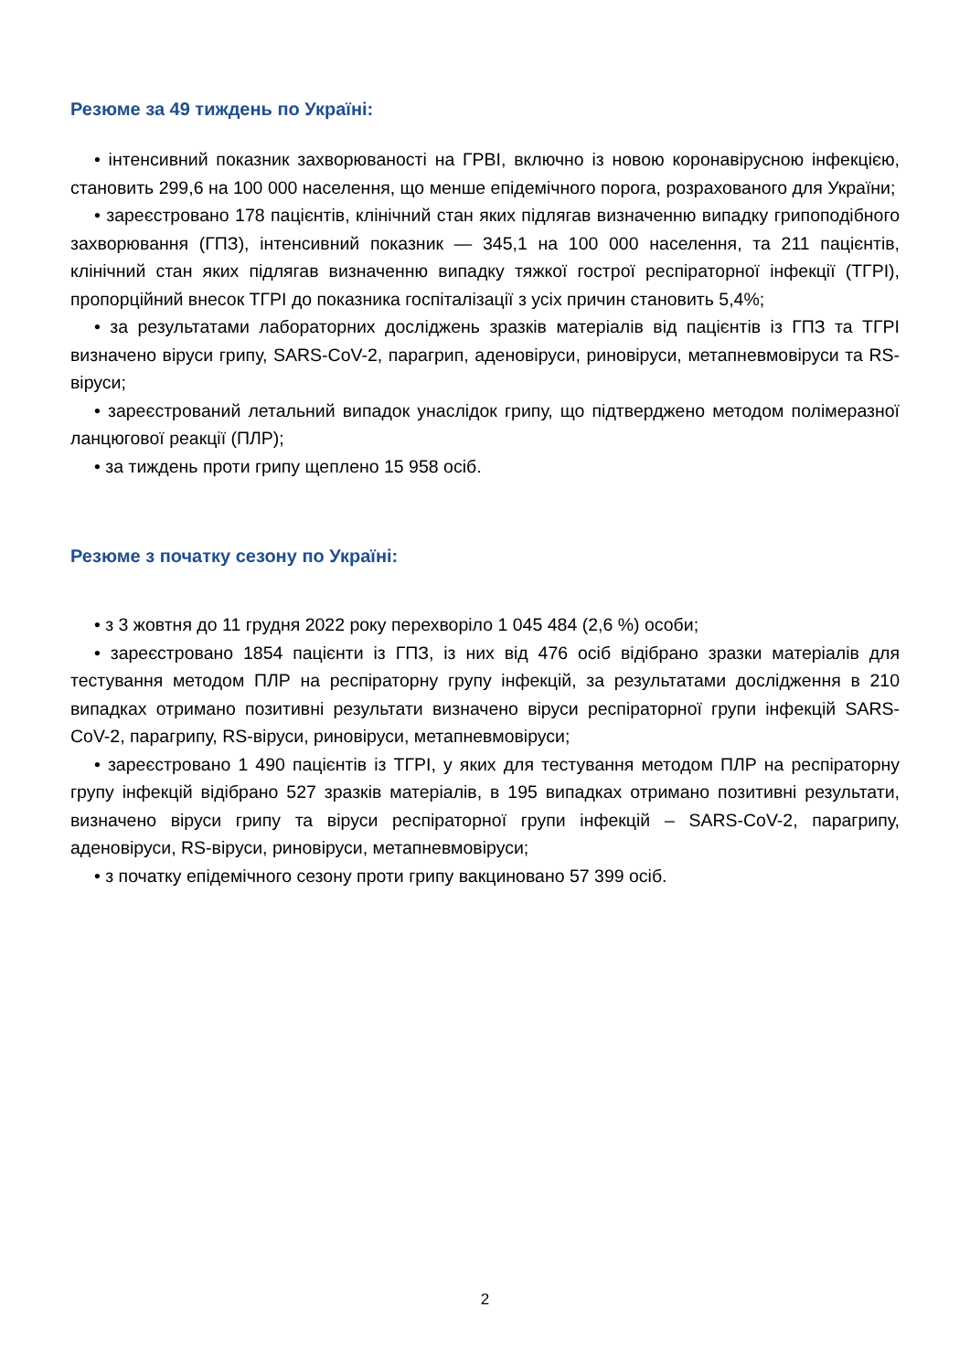Резюме за 49 тиждень по Україні:
• інтенсивний показник захворюваності на ГРВІ, включно із новою коронавірусною інфекцією, становить 299,6 на 100 000 населення, що менше епідемічного порога, розрахованого для України;
• зареєстровано 178 пацієнтів, клінічний стан яких підлягав визначенню випадку грипоподібного захворювання (ГПЗ), інтенсивний показник — 345,1 на 100 000 населення, та 211 пацієнтів, клінічний стан яких підлягав визначенню випадку тяжкої гострої респіраторної інфекції (ТГРІ), пропорційний внесок ТГРІ до показника госпіталізації з усіх причин становить 5,4%;
• за результатами лабораторних досліджень зразків матеріалів від пацієнтів із ГПЗ та ТГРІ визначено віруси грипу, SARS-CoV-2, парагрип, аденовіруси, риновіруси, метапневмовіруси та RS-віруси;
• зареєстрований летальний випадок унаслідок грипу, що підтверджено методом полімеразної ланцюгової реакції (ПЛР);
• за тиждень проти грипу щеплено 15 958 осіб.
Резюме з початку сезону по Україні:
• з 3 жовтня до 11 грудня 2022 року перехворіло 1 045 484 (2,6 %) особи;
• зареєстровано 1854 пацієнти із ГПЗ, із них від 476 осіб відібрано зразки матеріалів для тестування методом ПЛР на респіраторну групу інфекцій, за результатами дослідження в 210 випадках отримано позитивні результати визначено віруси респіраторної групи інфекцій SARS-CoV-2, парагрипу, RS-віруси, риновіруси, метапневмовіруси;
• зареєстровано 1 490 пацієнтів із ТГРІ, у яких для тестування методом ПЛР на респіраторну групу інфекцій відібрано 527 зразків матеріалів, в 195 випадках отримано позитивні результати, визначено віруси грипу та віруси респіраторної групи інфекцій – SARS-CoV-2, парагрипу, аденовіруси, RS-віруси, риновіруси, метапневмовіруси;
• з початку епідемічного сезону проти грипу вакциновано 57 399 осіб.
2